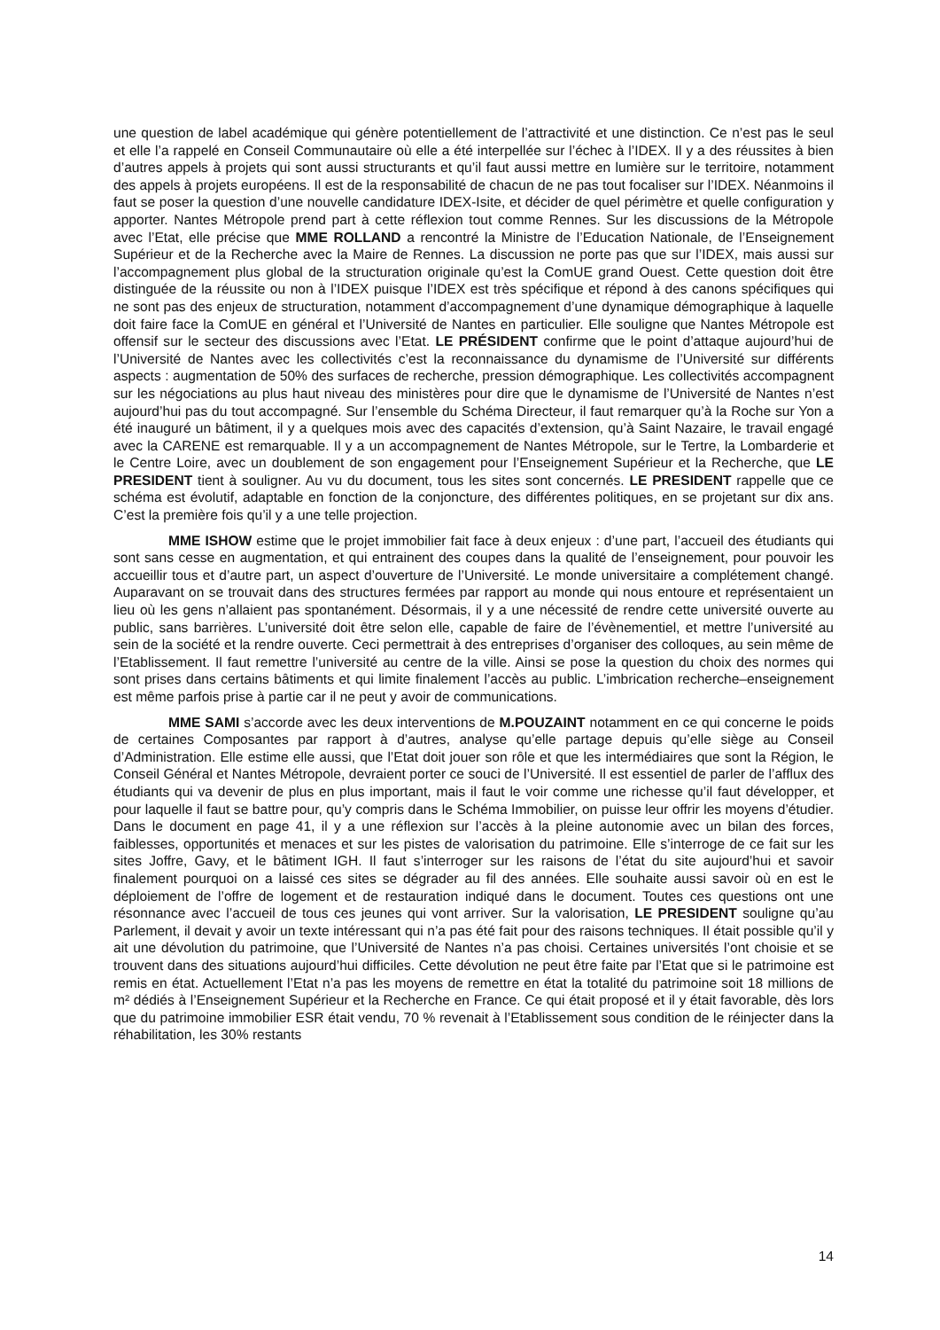une question de label académique qui génère potentiellement de l’attractivité et une distinction. Ce n’est pas le seul et elle l’a rappelé en Conseil Communautaire où elle a été interpellée sur l’échec à l’IDEX. Il y a des réussites à bien d’autres appels à projets qui sont aussi structurants et qu’il faut aussi mettre en lumière sur le territoire, notamment des appels à projets européens. Il est de la responsabilité de chacun de ne pas tout focaliser sur l’IDEX. Néanmoins il faut se poser la question d’une nouvelle candidature IDEX-Isite, et décider de quel périmètre et quelle configuration y apporter. Nantes Métropole prend part à cette réflexion tout comme Rennes. Sur les discussions de la Métropole avec l’Etat, elle précise que MME ROLLAND a rencontré la Ministre de l’Education Nationale, de l’Enseignement Supérieur et de la Recherche avec la Maire de Rennes. La discussion ne porte pas que sur l’IDEX, mais aussi sur l’accompagnement plus global de la structuration originale qu’est la ComUE grand Ouest. Cette question doit être distinguée de la réussite ou non à l’IDEX puisque l’IDEX est très spécifique et répond à des canons spécifiques qui ne sont pas des enjeux de structuration, notamment d’accompagnement d’une dynamique démographique à laquelle doit faire face la ComUE en général et l’Université de Nantes en particulier. Elle souligne que Nantes Métropole est offensif sur le secteur des discussions avec l’Etat. LE PRÉSIDENT confirme que le point d’attaque aujourd’hui de l’Université de Nantes avec les collectivités c’est la reconnaissance du dynamisme de l’Université sur différents aspects : augmentation de 50% des surfaces de recherche, pression démographique. Les collectivités accompagnent sur les négociations au plus haut niveau des ministères pour dire que le dynamisme de l’Université de Nantes n’est aujourd’hui pas du tout accompagné. Sur l’ensemble du Schéma Directeur, il faut remarquer qu’à la Roche sur Yon a été inauguré un bâtiment, il y a quelques mois avec des capacités d’extension, qu’à Saint Nazaire, le travail engagé avec la CARENE est remarquable. Il y a un accompagnement de Nantes Métropole, sur le Tertre, la Lombarderie et le Centre Loire, avec un doublement de son engagement pour l’Enseignement Supérieur et la Recherche, que LE PRESIDENT tient à souligner. Au vu du document, tous les sites sont concernés. LE PRESIDENT rappelle que ce schéma est évolutif, adaptable en fonction de la conjoncture, des différentes politiques, en se projetant sur dix ans. C’est la première fois qu’il y a une telle projection.
MME ISHOW estime que le projet immobilier fait face à deux enjeux : d’une part, l’accueil des étudiants qui sont sans cesse en augmentation, et qui entrainent des coupes dans la qualité de l’enseignement, pour pouvoir les accueillir tous et d’autre part, un aspect d’ouverture de l’Université. Le monde universitaire a complétement changé. Auparavant on se trouvait dans des structures fermées par rapport au monde qui nous entoure et représentaient un lieu où les gens n’allaient pas spontanément. Désormais, il y a une nécessité de rendre cette université ouverte au public, sans barrières. L’université doit être selon elle, capable de faire de l’évènementiel, et mettre l’université au sein de la société et la rendre ouverte. Ceci permettrait à des entreprises d’organiser des colloques, au sein même de l’Etablissement. Il faut remettre l’université au centre de la ville. Ainsi se pose la question du choix des normes qui sont prises dans certains bâtiments et qui limite finalement l’accès au public. L’imbrication recherche–enseignement est même parfois prise à partie car il ne peut y avoir de communications.
MME SAMI s’accorde avec les deux interventions de M.POUZAINT notamment en ce qui concerne le poids de certaines Composantes par rapport à d’autres, analyse qu’elle partage depuis qu’elle siège au Conseil d’Administration. Elle estime elle aussi, que l’Etat doit jouer son rôle et que les intermédiaires que sont la Région, le Conseil Général et Nantes Métropole, devraient porter ce souci de l’Université. Il est essentiel de parler de l’afflux des étudiants qui va devenir de plus en plus important, mais il faut le voir comme une richesse qu’il faut développer, et pour laquelle il faut se battre pour, qu’y compris dans le Schéma Immobilier, on puisse leur offrir les moyens d’étudier. Dans le document en page 41, il y a une réflexion sur l’accès à la pleine autonomie avec un bilan des forces, faiblesses, opportunités et menaces et sur les pistes de valorisation du patrimoine. Elle s’interroge de ce fait sur les sites Joffre, Gavy, et le bâtiment IGH. Il faut s’interroger sur les raisons de l’état du site aujourd’hui et savoir finalement pourquoi on a laissé ces sites se dégrader au fil des années. Elle souhaite aussi savoir où en est le déploiement de l’offre de logement et de restauration indiqué dans le document. Toutes ces questions ont une résonnance avec l’accueil de tous ces jeunes qui vont arriver. Sur la valorisation, LE PRESIDENT souligne qu’au Parlement, il devait y avoir un texte intéressant qui n’a pas été fait pour des raisons techniques. Il était possible qu’il y ait une dévolution du patrimoine, que l’Université de Nantes n’a pas choisi. Certaines universités l’ont choisie et se trouvent dans des situations aujourd’hui difficiles. Cette dévolution ne peut être faite par l’Etat que si le patrimoine est remis en état. Actuellement l’Etat n’a pas les moyens de remettre en état la totalité du patrimoine soit 18 millions de m² dédiés à l’Enseignement Supérieur et la Recherche en France. Ce qui était proposé et il y était favorable, dès lors que du patrimoine immobilier ESR était vendu, 70 % revenait à l’Etablissement sous condition de le réinjecter dans la réhabilitation, les 30% restants
14